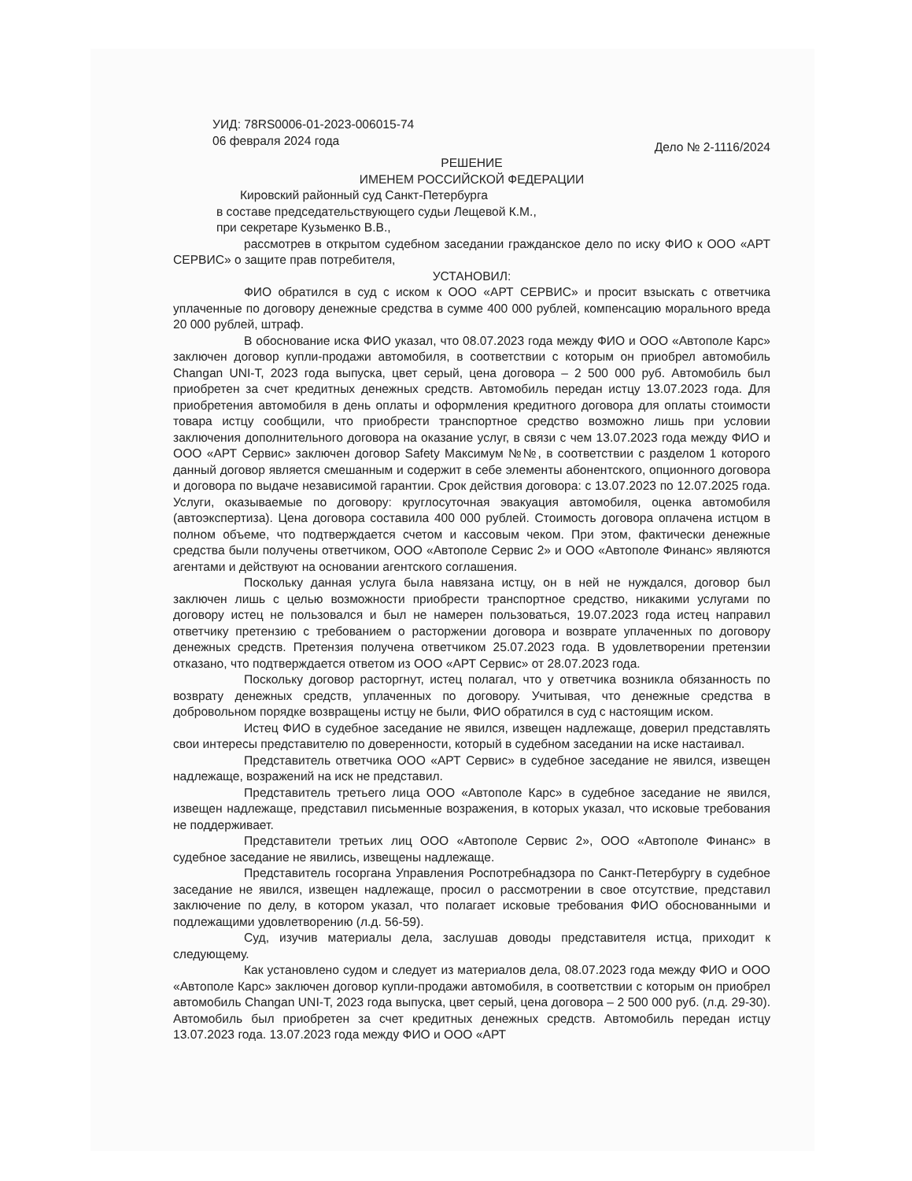УИД: 78RS0006-01-2023-006015-74
06 февраля 2024 года Дело № 2-1116/2024
РЕШЕНИЕ
ИМЕНЕМ РОССИЙСКОЙ ФЕДЕРАЦИИ
Кировский районный суд Санкт-Петербурга
в составе председательствующего судьи Лещевой К.М.,
при секретаре Кузьменко В.В.,
рассмотрев в открытом судебном заседании гражданское дело по иску ФИО к ООО «АРТ СЕРВИС» о защите прав потребителя,
УСТАНОВИЛ:
ФИО обратился в суд с иском к ООО «АРТ СЕРВИС» и просит взыскать с ответчика уплаченные по договору денежные средства в сумме 400 000 рублей, компенсацию морального вреда 20 000 рублей, штраф.
В обоснование иска ФИО указал, что 08.07.2023 года между ФИО и ООО «Автополе Карс» заключен договор купли-продажи автомобиля, в соответствии с которым он приобрел автомобиль Changan UNI-T, 2023 года выпуска, цвет серый, цена договора – 2 500 000 руб. Автомобиль был приобретен за счет кредитных денежных средств. Автомобиль передан истцу 13.07.2023 года. Для приобретения автомобиля в день оплаты и оформления кредитного договора для оплаты стоимости товара истцу сообщили, что приобрести транспортное средство возможно лишь при условии заключения дополнительного договора на оказание услуг, в связи с чем 13.07.2023 года между ФИО и ООО «АРТ Сервис» заключен договор Safety Максимум №№, в соответствии с разделом 1 которого данный договор является смешанным и содержит в себе элементы абонентского, опционного договора и договора по выдаче независимой гарантии. Срок действия договора: с 13.07.2023 по 12.07.2025 года. Услуги, оказываемые по договору: круглосуточная эвакуация автомобиля, оценка автомобиля (автоэкспертиза). Цена договора составила 400 000 рублей. Стоимость договора оплачена истцом в полном объеме, что подтверждается счетом и кассовым чеком. При этом, фактически денежные средства были получены ответчиком, ООО «Автополе Сервис 2» и ООО «Автополе Финанс» являются агентами и действуют на основании агентского соглашения.
Поскольку данная услуга была навязана истцу, он в ней не нуждался, договор был заключен лишь с целью возможности приобрести транспортное средство, никакими услугами по договору истец не пользовался и был не намерен пользоваться, 19.07.2023 года истец направил ответчику претензию с требованием о расторжении договора и возврате уплаченных по договору денежных средств. Претензия получена ответчиком 25.07.2023 года. В удовлетворении претензии отказано, что подтверждается ответом из ООО «АРТ Сервис» от 28.07.2023 года.
Поскольку договор расторгнут, истец полагал, что у ответчика возникла обязанность по возврату денежных средств, уплаченных по договору. Учитывая, что денежные средства в добровольном порядке возвращены истцу не были, ФИО обратился в суд с настоящим иском.
Истец ФИО в судебное заседание не явился, извещен надлежаще, доверил представлять свои интересы представителю по доверенности, который в судебном заседании на иске настаивал.
Представитель ответчика ООО «АРТ Сервис» в судебное заседание не явился, извещен надлежаще, возражений на иск не представил.
Представитель третьего лица ООО «Автополе Карс» в судебное заседание не явился, извещен надлежаще, представил письменные возражения, в которых указал, что исковые требования не поддерживает.
Представители третьих лиц ООО «Автополе Сервис 2», ООО «Автополе Финанс» в судебное заседание не явились, извещены надлежаще.
Представитель госоргана Управления Роспотребнадзора по Санкт-Петербургу в судебное заседание не явился, извещен надлежаще, просил о рассмотрении в свое отсутствие, представил заключение по делу, в котором указал, что полагает исковые требования ФИО обоснованными и подлежащими удовлетворению (л.д. 56-59).
Суд, изучив материалы дела, заслушав доводы представителя истца, приходит к следующему.
Как установлено судом и следует из материалов дела, 08.07.2023 года между ФИО и ООО «Автополе Карс» заключен договор купли-продажи автомобиля, в соответствии с которым он приобрел автомобиль Changan UNI-T, 2023 года выпуска, цвет серый, цена договора – 2 500 000 руб. (л.д. 29-30). Автомобиль был приобретен за счет кредитных денежных средств. Автомобиль передан истцу 13.07.2023 года. 13.07.2023 года между ФИО и ООО «АРТ